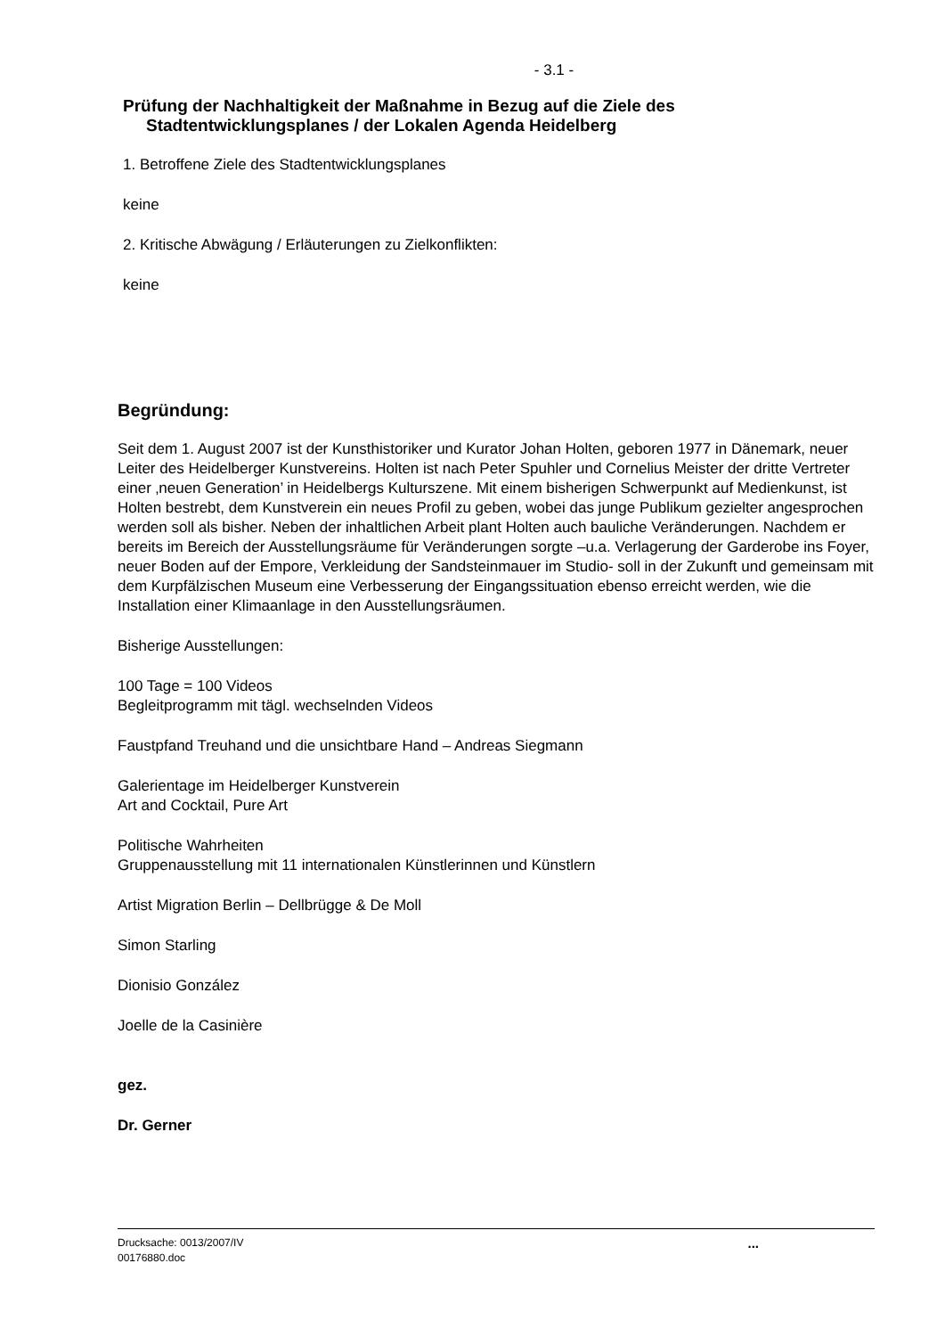- 3.1 -
Prüfung der Nachhaltigkeit der Maßnahme in Bezug auf die Ziele des
Stadtentwicklungsplanes / der Lokalen Agenda Heidelberg
1. Betroffene Ziele des Stadtentwicklungsplanes
keine
2. Kritische Abwägung / Erläuterungen zu Zielkonflikten:
keine
Begründung:
Seit dem 1. August 2007 ist der Kunsthistoriker und Kurator Johan Holten, geboren 1977 in Dänemark, neuer Leiter des Heidelberger Kunstvereins. Holten ist nach Peter Spuhler und Cornelius Meister der dritte Vertreter einer ‚neuen Generation’ in Heidelbergs Kulturszene. Mit einem bisherigen Schwerpunkt auf Medienkunst, ist Holten bestrebt, dem Kunstverein ein neues Profil zu geben, wobei das junge Publikum gezielter angesprochen werden soll als bisher. Neben der inhaltlichen Arbeit plant Holten auch bauliche Veränderungen. Nachdem er bereits im Bereich der Ausstellungsräume für Veränderungen sorgte –u.a. Verlagerung der Garderobe ins Foyer, neuer Boden auf der Empore, Verkleidung der Sandsteinmauer im Studio- soll in der Zukunft und gemeinsam mit dem Kurpfälzischen Museum eine Verbesserung der Eingangssituation ebenso erreicht werden, wie die Installation einer Klimaanlage in den Ausstellungsräumen.
Bisherige Ausstellungen:
100 Tage = 100 Videos
Begleitprogramm mit tägl. wechselnden Videos
Faustpfand Treuhand und die unsichtbare Hand – Andreas Siegmann
Galerientage im Heidelberger Kunstverein
Art and Cocktail, Pure Art
Politische Wahrheiten
Gruppenausstellung mit 11 internationalen Künstlerinnen und Künstlern
Artist Migration Berlin – Dellbrügge & De Moll
Simon Starling
Dionisio González
Joelle de la Casinière
gez.
Dr. Gerner
Drucksache: 0013/2007/IV
00176880.doc
...